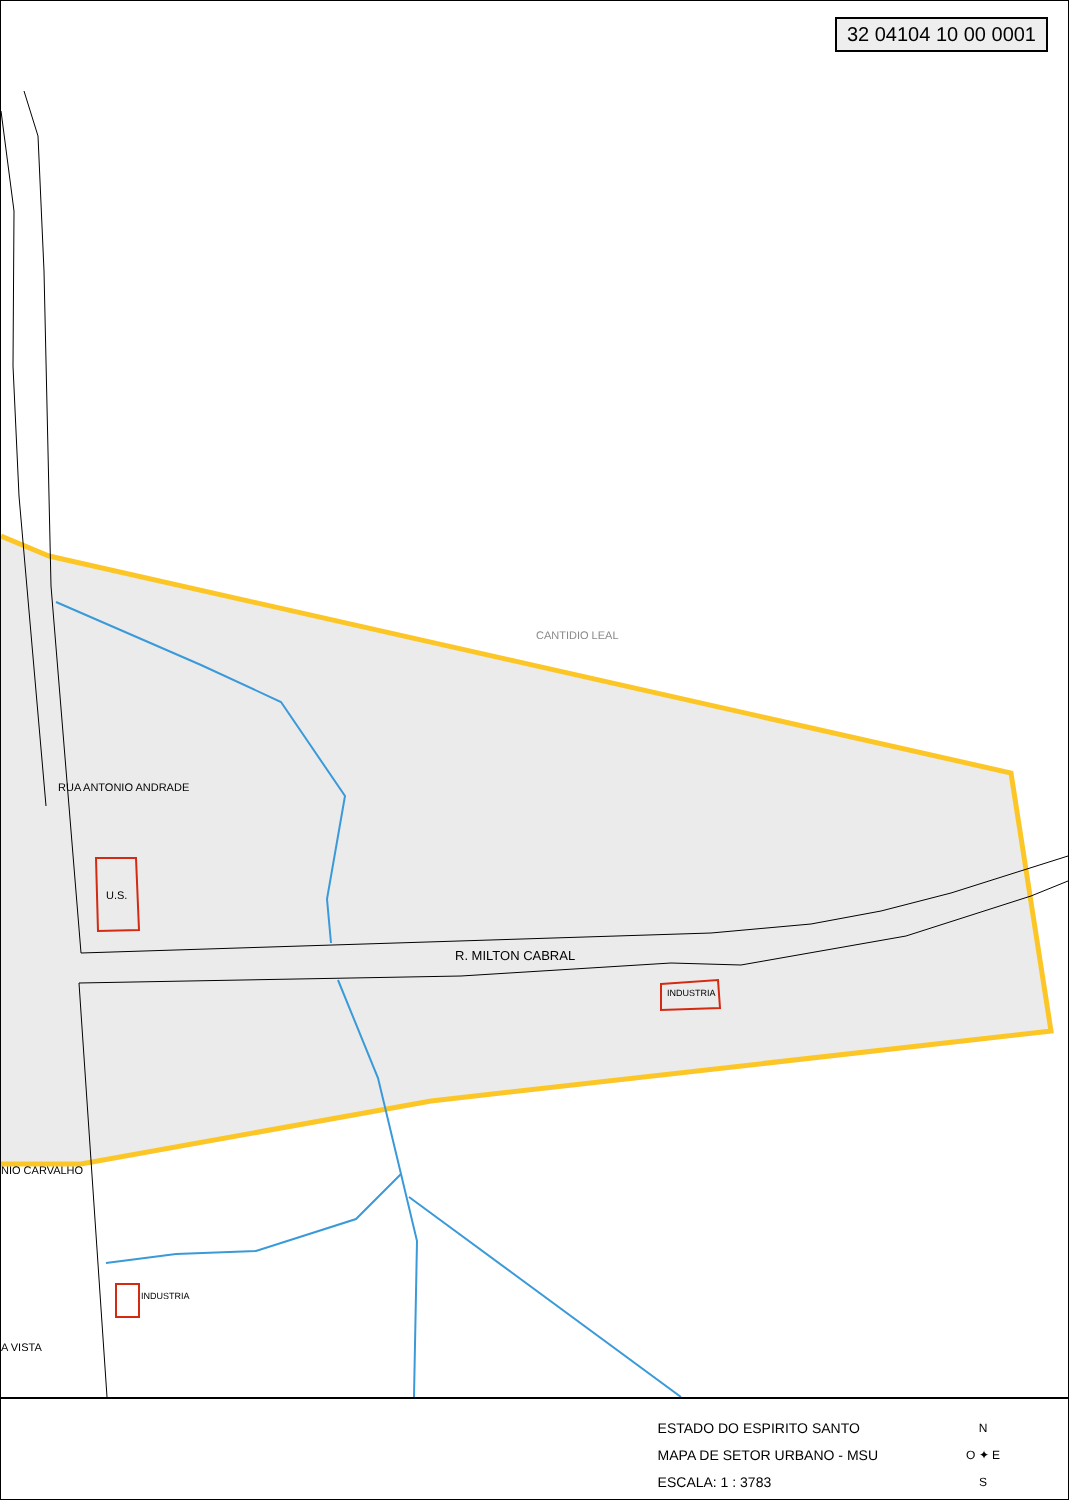32 04104 10 00 0001
CANTIDIO LEAL
RUA ANTONIO ANDRADE
U.S.
R. MILTON CABRAL
INDUSTRIA
NIO CARVALHO
INDUSTRIA
A VISTA
ESTADO DO ESPIRITO SANTO
MAPA DE SETOR URBANO - MSU
ESCALA: 1 : 3783
N
O ✦ E
S